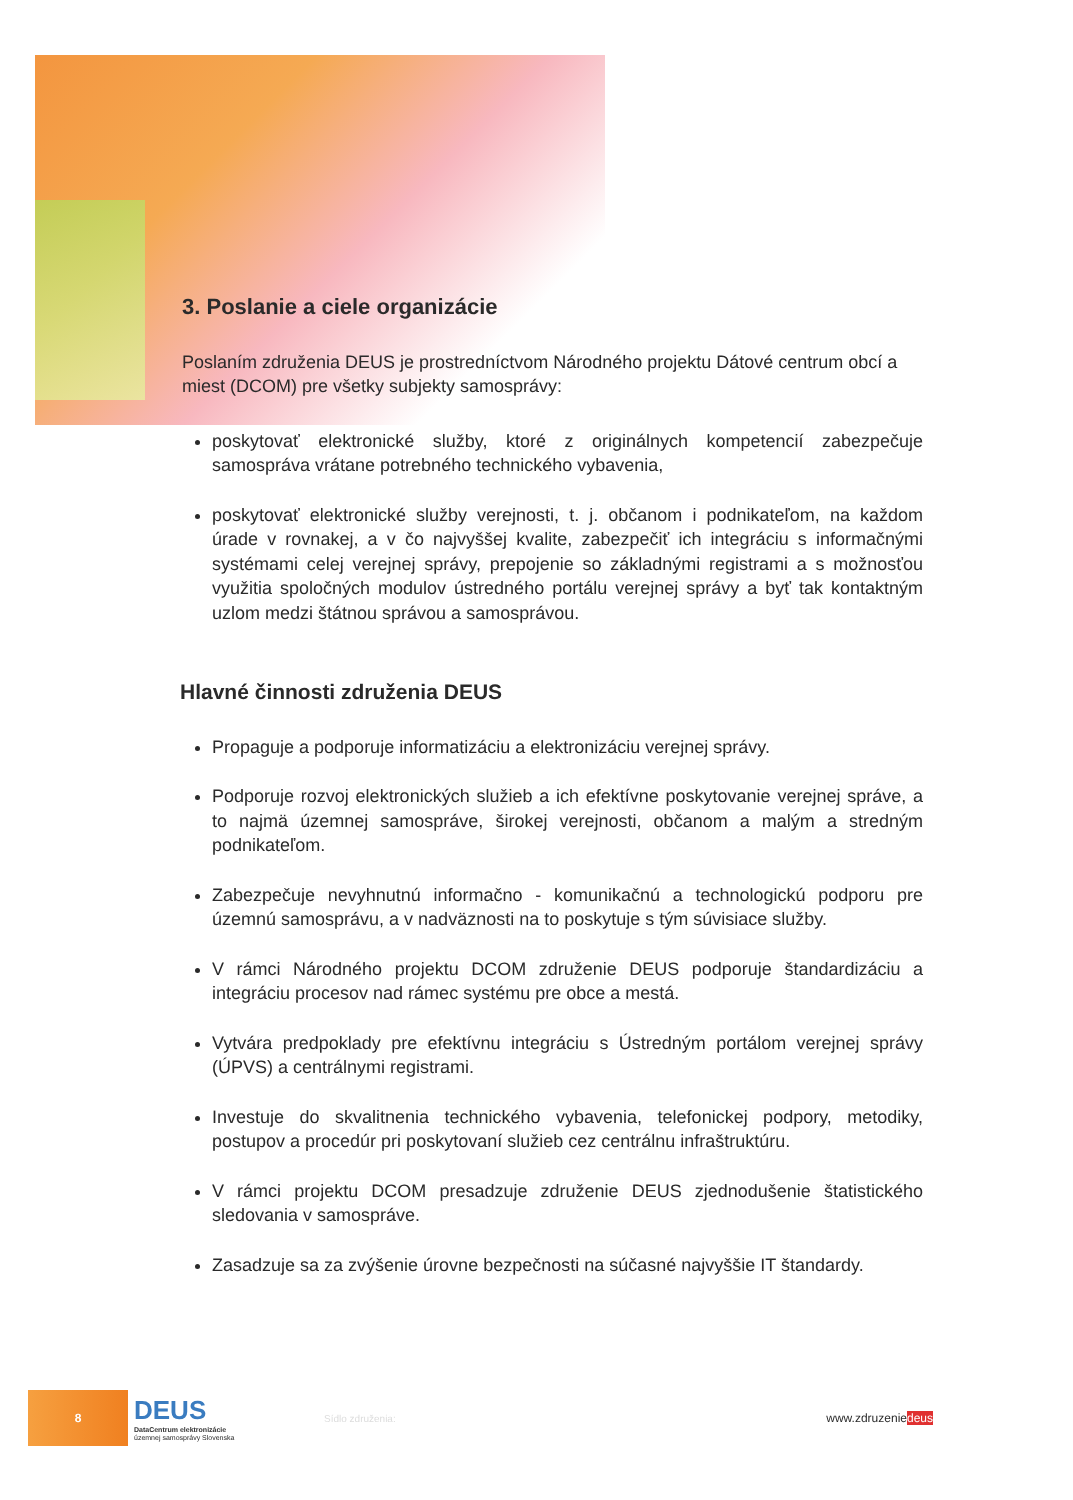3. Poslanie a ciele organizácie
Poslaním združenia DEUS je prostredníctvom Národného projektu Dátové centrum obcí a miest (DCOM) pre všetky subjekty samosprávy:
poskytovať elektronické služby, ktoré z originálnych kompetencií zabezpečuje samospráva vrátane potrebného technického vybavenia,
poskytovať elektronické služby verejnosti, t. j. občanom i podnikateľom, na každom úrade v rovnakej, a v čo najvyššej kvalite, zabezpečiť ich integráciu s informačnými systémami celej verejnej správy, prepojenie so základnými registrami a s možnosťou využitia spoločných modulov ústredného portálu verejnej správy a byť tak kontaktným uzlom medzi štátnou správou a samosprávou.
Hlavné činnosti združenia DEUS
Propaguje a podporuje informatizáciu a elektronizáciu verejnej správy.
Podporuje rozvoj elektronických služieb a ich efektívne poskytovanie verejnej správe, a to najmä územnej samospráve, širokej verejnosti, občanom a malým a stredným podnikateľom.
Zabezpečuje nevyhnutnú informačno - komunikačnú a technologickú podporu pre územnú samosprávu, a v nadväznosti na to poskytuje s tým súvisiace služby.
V rámci Národného projektu DCOM združenie DEUS podporuje štandardizáciu a integráciu procesov nad rámec systému pre obce a mestá.
Vytvára predpoklady pre efektívnu integráciu s Ústredným portálom verejnej správy (ÚPVS) a centrálnymi registrami.
Investuje do skvalitnenia technického vybavenia, telefonickej podpory, metodiky, postupov a procedúr pri poskytovaní služieb cez centrálnu infraštruktúru.
V rámci projektu DCOM presadzuje združenie DEUS zjednodušenie štatistického sledovania v samospráve.
Zasadzuje sa za zvýšenie úrovne bezpečnosti na súčasné najvyššie IT štandardy.
8
DEUS
DataCentrum elektronizácie
územnej samosprávy Slovenska
Sídlo združenia:
www.zdruzeniedeus